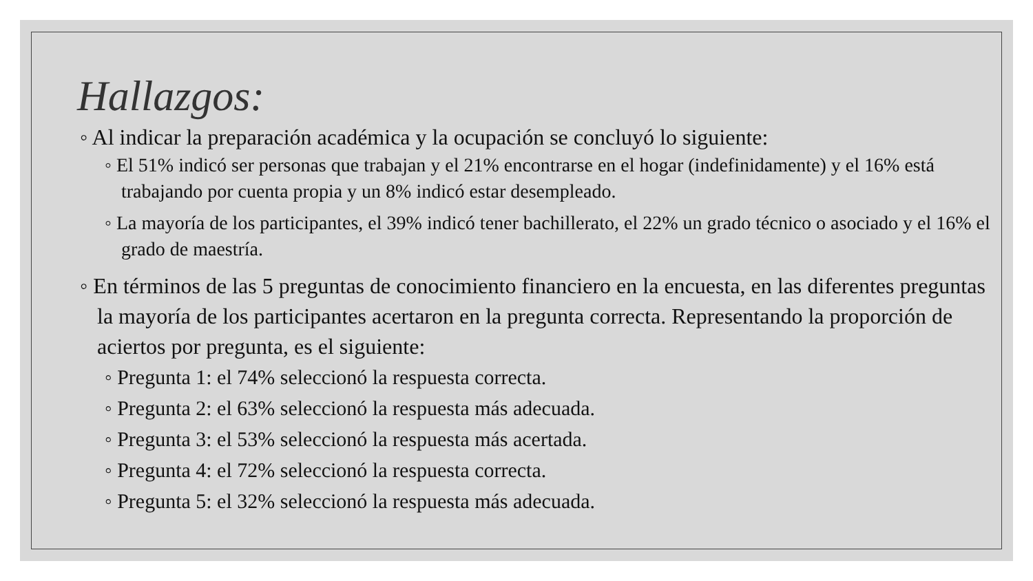Hallazgos:
◦ Al indicar la preparación académica y la ocupación se concluyó lo siguiente:
◦ El 51% indicó ser personas que trabajan y el 21% encontrarse en el hogar (indefinidamente) y el 16% está trabajando por cuenta propia y un 8% indicó estar desempleado.
◦ La mayoría de los participantes, el 39% indicó tener bachillerato, el 22% un grado técnico o asociado y el 16% el grado de maestría.
◦ En términos de las 5 preguntas de conocimiento financiero en la encuesta, en las diferentes preguntas la mayoría de los participantes acertaron en la pregunta correcta. Representando la proporción de aciertos por pregunta, es el siguiente:
◦ Pregunta 1: el 74% seleccionó la respuesta correcta.
◦ Pregunta 2: el 63% seleccionó la respuesta más adecuada.
◦ Pregunta 3: el 53% seleccionó la respuesta más acertada.
◦ Pregunta 4: el 72% seleccionó la respuesta correcta.
◦ Pregunta 5: el 32% seleccionó la respuesta más adecuada.